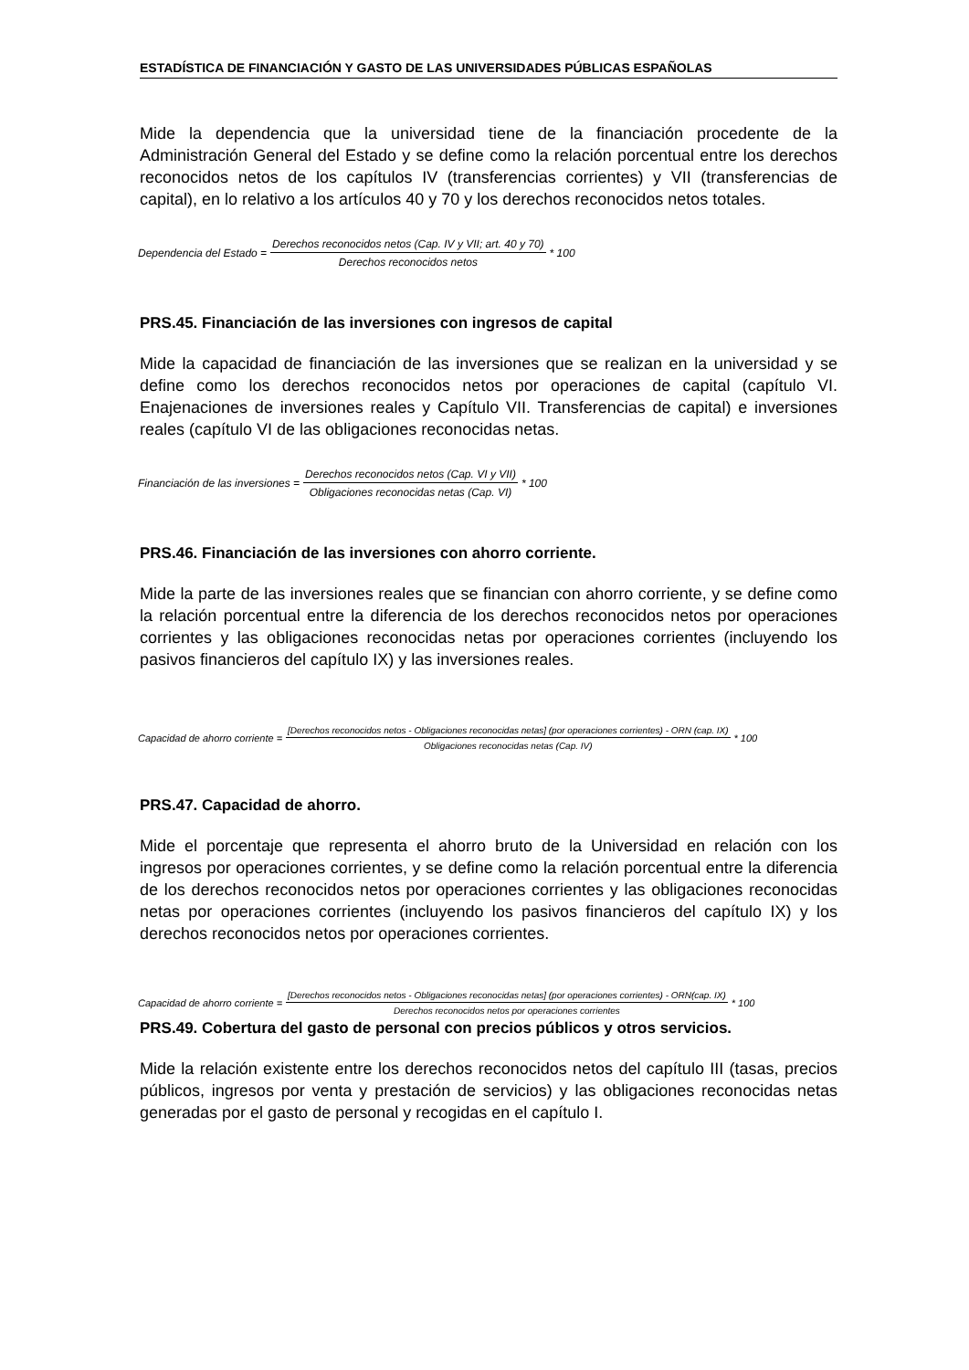ESTADÍSTICA DE FINANCIACIÓN Y GASTO DE LAS UNIVERSIDADES PÚBLICAS ESPAÑOLAS
Mide la dependencia que la universidad tiene de la financiación procedente de la Administración General del Estado y se define como la relación porcentual entre los derechos reconocidos netos de los capítulos IV (transferencias corrientes) y VII (transferencias de capital), en lo relativo a los artículos 40 y 70 y los derechos reconocidos netos totales.
Dependencia del Estado = Derechos reconocidos netos (Cap. IV y VII; art. 40 y 70) Derechos reconocidos netos * 100
PRS.45. Financiación de las inversiones con ingresos de capital
Mide la capacidad de financiación de las inversiones que se realizan en la universidad y se define como los derechos reconocidos netos por operaciones de capital (capítulo VI. Enajenaciones de inversiones reales y Capítulo VII. Transferencias de capital) e inversiones reales (capítulo VI de las obligaciones reconocidas netas.
Financiación de las inversiones = Derechos reconocidos netos (Cap. VI y VII) Obligaciones reconocidas netas (Cap. VI) * 100
PRS.46. Financiación de las inversiones con ahorro corriente.
Mide la parte de las inversiones reales que se financian con ahorro corriente, y se define como la relación porcentual entre la diferencia de los derechos reconocidos netos por operaciones corrientes y las obligaciones reconocidas netas por operaciones corrientes (incluyendo los pasivos financieros del capítulo IX) y las inversiones reales.
Capacidad de ahorro corriente = [Derechos reconocidos netos - Obligaciones reconocidas netas] (por operaciones corrientes) - ORN (cap. IX) Obligaciones reconocidas netas (Cap. IV) * 100
PRS.47. Capacidad de ahorro.
Mide el porcentaje que representa el ahorro bruto de la Universidad en relación con los ingresos por operaciones corrientes, y se define como la relación porcentual entre la diferencia de los derechos reconocidos netos por operaciones corrientes y las obligaciones reconocidas netas por operaciones corrientes (incluyendo los pasivos financieros del capítulo IX) y los derechos reconocidos netos por operaciones corrientes.
Capacidad de ahorro corriente = [Derechos reconocidos netos - Obligaciones reconocidas netas] (por operaciones corrientes) - ORN(cap. IX) Derechos reconocidos netos por operaciones corrientes * 100
PRS.49. Cobertura del gasto de personal con precios públicos y otros servicios.
Mide la relación existente entre los derechos reconocidos netos del capítulo III (tasas, precios públicos, ingresos por venta y prestación de servicios) y las obligaciones reconocidas netas generadas por el gasto de personal y recogidas en el capítulo I.